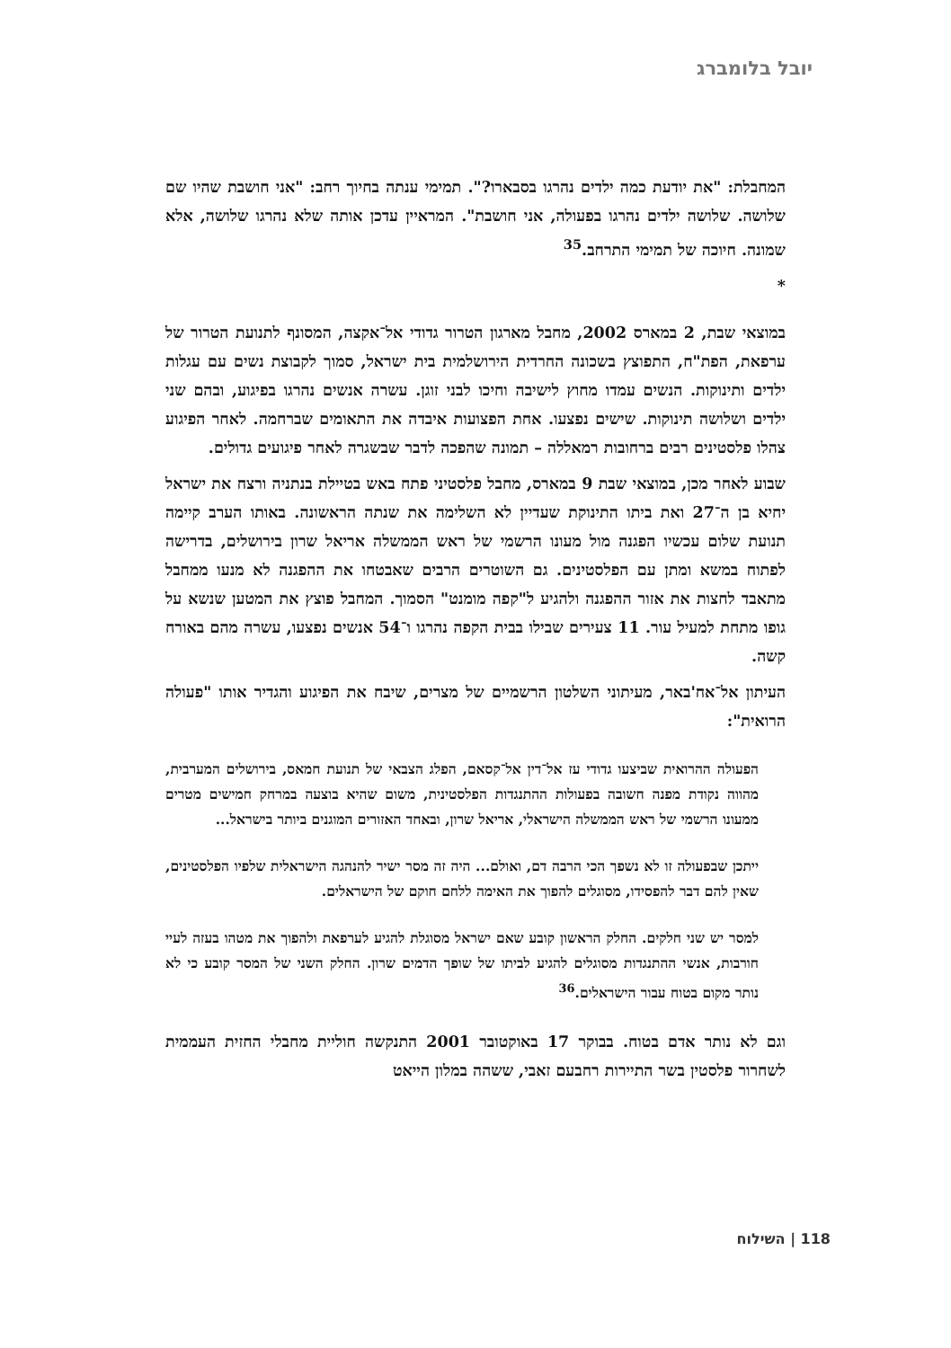יובל בלומברג
המחבלת: "את יודעת כמה ילדים נהרגו בסבארו?". תמימי ענתה בחיוך רחב: "אני חושבת שהיו שם שלושה. שלושה ילדים נהרגו בפעולה, אני חושבת". המראיין עדכן אותה שלא נהרגו שלושה, אלא שמונה. חיוכה של תמימי התרחב.<sup>35</sup>
*
במוצאי שבת, 2 במארס 2002, מחבל מארגון הטרור גדודי אל־אקצה, המסונף לתנועת הטרור של ערפאת, הפת"ח, התפוצץ בשכונה החרדית הירושלמית בית ישראל, סמוך לקבוצת נשים עם עגלות ילדים ותינוקות. הנשים עמדו מחוץ לישיבה וחיכו לבני זוגן. עשרה אנשים נהרגו בפיגוע, ובהם שני ילדים ושלושה תינוקות. שישים נפצעו. אחת הפצועות איבדה את התאומים שברחמה. לאחר הפיגוע צהלו פלסטינים רבים ברחובות רמאללה – תמונה שהפכה לדבר שבשגרה לאחר פיגועים גדולים.
שבוע לאחר מכן, במוצאי שבת 9 במארס, מחבל פלסטיני פתח באש בטיילת בנתניה ורצח את ישראל יחיא בן ה־27 ואת ביתו התינוקת שעדיין לא השלימה את שנתה הראשונה. באותו הערב קיימה תנועת שלום עכשיו הפגנה מול מעונו הרשמי של ראש הממשלה אריאל שרון בירושלים, בדרישה לפתוח במשא ומתן עם הפלסטינים. גם השוטרים הרבים שאבטחו את ההפגנה לא מנעו ממחבל מתאבד לחצות את אזור ההפגנה ולהגיע ל"קפה מומנט" הסמוך. המחבל פוצץ את המטען שנשא על גופו מתחת למעיל עור. 11 צעירים שבילו בבית הקפה נהרגו ו־54 אנשים נפצעו, עשרה מהם באורח קשה.
העיתון אל־אח'באר, מעיתוני השלטון הרשמיים של מצרים, שיבח את הפיגוע והגדיר אותו "פעולה הרואית":
הפעולה ההרואית שביצעו גדודי עז אל־דין אל־קסאם, הפלג הצבאי של תנועת חמאס, בירושלים המערבית, מהווה נקודת מפנה חשובה בפעולות ההתנגדות הפלסטינית, משום שהיא בוצעה במרחק חמישים מטרים ממעונו הרשמי של ראש הממשלה הישראלי, אריאל שרון, ובאחד האזורים המוגנים ביותר בישראל...
ייתכן שבפעולה זו לא נשפך הכי הרבה דם, ואולם... היה זה מסר ישיר להנהגה הישראלית שלפיו הפלסטינים, שאין להם דבר להפסידו, מסוגלים להפוך את האימה ללחם חוקם של הישראלים.
למסר יש שני חלקים. החלק הראשון קובע שאם ישראל מסוגלת להגיע לערפאת ולהפוך את מטהו בעזה לעיי חורבות, אנשי ההתנגדות מסוגלים להגיע לביתו של שופך הדמים שרון. החלק השני של המסר קובע כי לא נותר מקום בטוח עבור הישראלים.<sup>36</sup>
וגם לא נותר אדם בטוח. בבוקר 17 באוקטובר 2001 התנקשה חוליית מחבלי החזית העממית לשחרור פלסטין בשר התיירות רחבעם זאבי, ששהה במלון הייאט
118 | השילוח